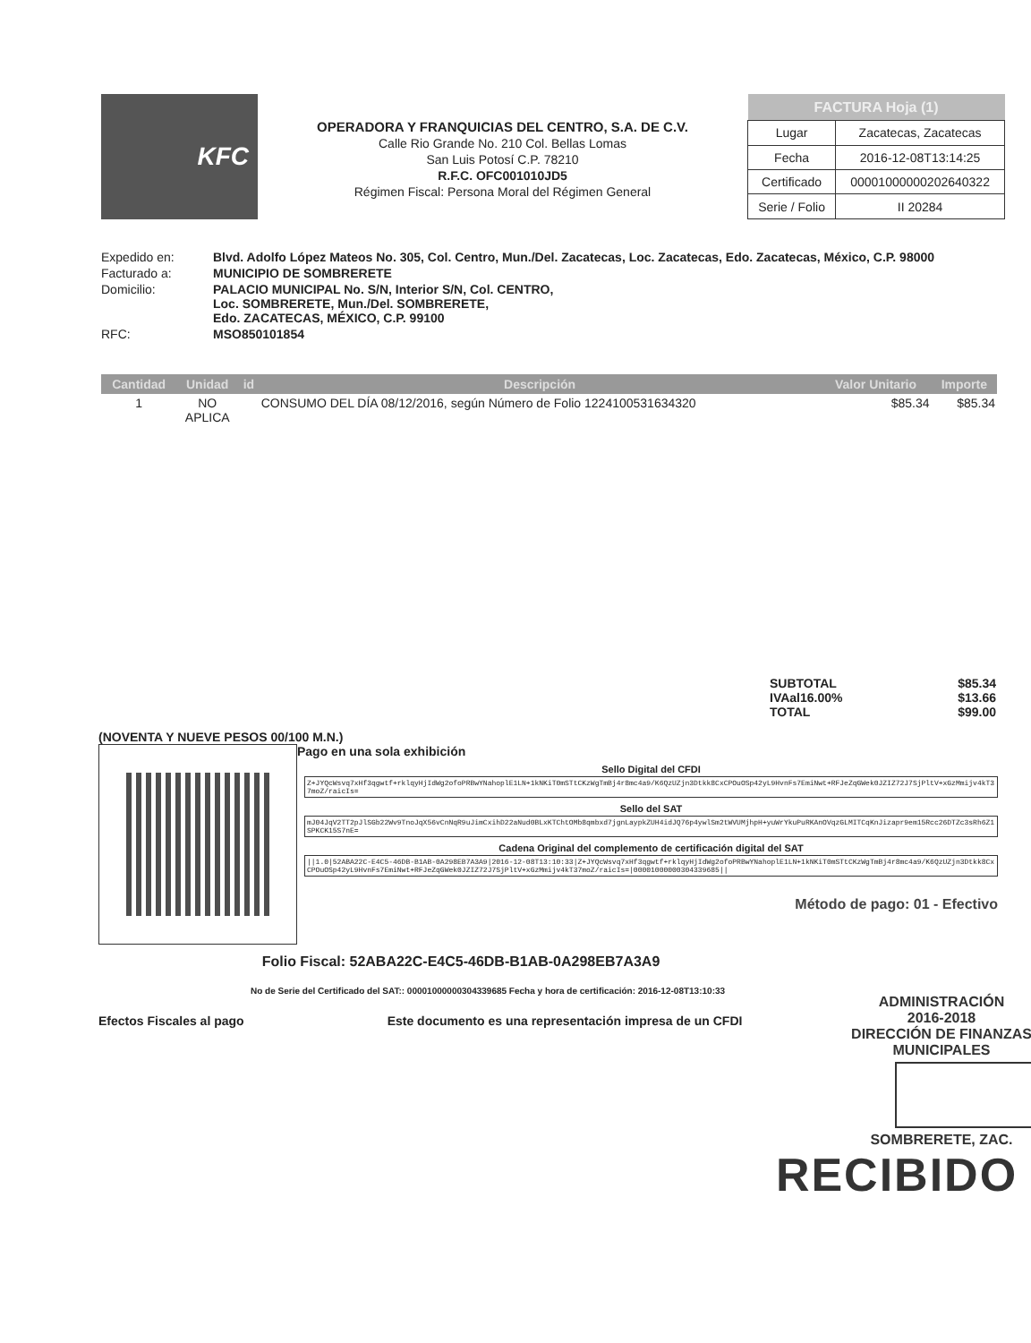KFC
OPERADORA Y FRANQUICIAS DEL CENTRO, S.A. DE C.V.
Calle Rio Grande No. 210 Col. Bellas Lomas
San Luis Potosí C.P. 78210
R.F.C. OFC001010JD5
Régimen Fiscal: Persona Moral del Régimen General
| FACTURA Hoja (1) | |
| --- | --- |
| Lugar | Zacatecas, Zacatecas |
| Fecha | 2016-12-08T13:14:25 |
| Certificado | 00001000000202640322 |
| Serie / Folio | II 20284 |
| Expedido en: | Blvd. Adolfo López Mateos No. 305, Col. Centro, Mun./Del. Zacatecas, Loc. Zacatecas, Edo. Zacatecas, México, C.P. 98000 |
| Facturado a: | MUNICIPIO DE SOMBRERETE |
| Domicilio: | PALACIO MUNICIPAL No. S/N, Interior S/N, Col. CENTRO, Loc. SOMBRERETE, Mun./Del. SOMBRERETE, Edo. ZACATECAS, MÉXICO, C.P. 99100 |
| RFC: | MSO850101854 |
| Cantidad | Unidad | id | Descripción | Valor Unitario | Importe |
| --- | --- | --- | --- | --- | --- |
| 1 | NO APLICA | | CONSUMO DEL DÍA 08/12/2016, según Número de Folio 1224100531634320 | $85.34 | $85.34 |
SUBTOTAL $85.34
IVAal16.00% $13.66
TOTAL $99.00
(NOVENTA Y NUEVE PESOS 00/100 M.N.)
Pago en una sola exhibición
Sello Digital del CFDI
Z+JYQcWsvq7xHf3qgwtf+rklqyHjIdWg2ofoPRBwYNahoplE1LN+1kNKiT0mSTtCKzWgTmBj4r8mc4a9/K6QzUZjn3Dtkk8CxCPOuOSp42yL9HvnFs7EmiNwt+RFJeZqGWek0JZIZ72J7SjPltV+xGzMmijv4kT37moZ/raicIs=
Sello del SAT
mJ04JqV2TT2pJlSGb22Wv9TnoJqX56vCnNqR9uJimCxihD22aNud0BLxKTChtOMb8qmbxd7jgnLaypkZUH4idJQ76p4ywlSm2tWVUMjhpH+yuWrYkuPuRKAnOVqzGLMITCqKnJizapr9em15Rcc26DTZc3sRh6Z1SPKCK15S7nE=
Cadena Original del complemento de certificación digital del SAT
||1.0|52ABA22C-E4C5-46DB-B1AB-0A298EB7A3A9|2016-12-08T13:10:33|Z+JYQcWsvq7xHf3qgwtf+rklqyHjIdWg2ofoPRBwYNahoplE1LN+1kNKiT0mSTtCKzWgTmBj4r8mc4a9/K6QzUZjn3Dtkk8CxCPOuOSp42yL9HvnFs7EmiNwt+RFJeZqGWek0JZIZ72J7SjPltV+xGzMmijv4kT37moZ/raicIs=|00001000000304339685||
Método de pago: 01 - Efectivo
Folio Fiscal: 52ABA22C-E4C5-46DB-B1AB-0A298EB7A3A9
No de Serie del Certificado del SAT:: 00001000000304339685 Fecha y hora de certificación: 2016-12-08T13:10:33
Efectos Fiscales al pago Este documento es una representación impresa de un CFDI
ADMINISTRACIÓN
2016-2018
DIRECCIÓN DE FINANZAS
MUNICIPALES
SOMBRERETE, ZAC.
RECIBIDO